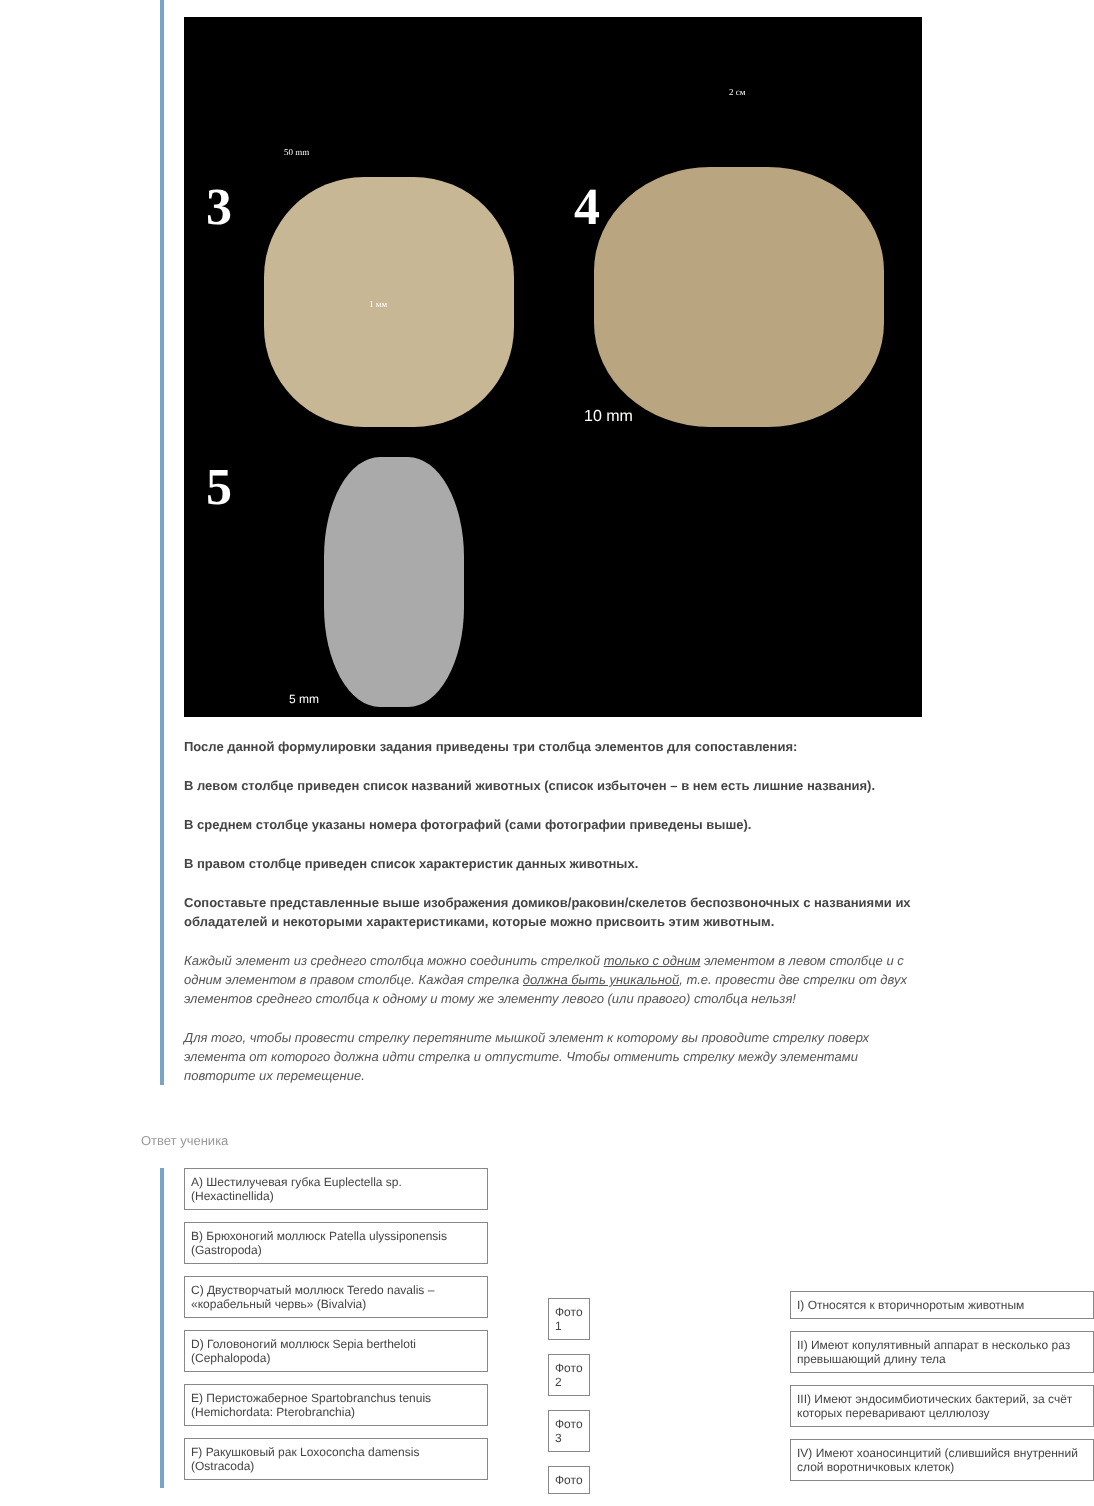3 4
5
50 mm
2 см
1 мм
10 mm
5 mm
После данной формулировки задания приведены три столбца элементов для сопоставления:
В левом столбце приведен список названий животных (список избыточен – в нем есть лишние названия).
В среднем столбце указаны номера фотографий (сами фотографии приведены выше).
В правом столбце приведен список характеристик данных животных.
Сопоставьте представленные выше изображения домиков/раковин/скелетов беспозвоночных с названиями их обладателей и некоторыми характеристиками, которые можно присвоить этим животным.
Каждый элемент из среднего столбца можно соединить стрелкой только с одним элементом в левом столбце и с одним элементом в правом столбце. Каждая стрелка должна быть уникальной, т.е. провести две стрелки от двух элементов среднего столбца к одному и тому же элементу левого (или правого) столбца нельзя!
Для того, чтобы провести стрелку перетяните мышкой элемент к которому вы проводите стрелку поверх элемента от которого должна идти стрелка и отпустите. Чтобы отменить стрелку между элементами повторите их перемещение.
Ответ ученика
A) Шестилучевая губка Euplectella sp. (Hexactinellida)
B) Брюхоногий моллюск Patella ulyssiponensis (Gastropoda)
C) Двустворчатый моллюск Teredo navalis – «корабельный червь» (Bivalvia)
D) Головоногий моллюск Sepia bertheloti (Cephalopoda)
E) Перистожаберное Spartobranchus tenuis (Hemichordata: Pterobranchia)
F) Ракушковый рак Loxoconcha damensis (Ostracoda)
Фото 1
Фото 2
Фото 3
Фото
I) Относятся к вторичноротым животным
II) Имеют копулятивный аппарат в несколько раз превышающий длину тела
III) Имеют эндосимбиотических бактерий, за счёт которых переваривают целлюлозу
IV) Имеют хоаносинцитий (слившийся внутренний слой воротничковых клеток)